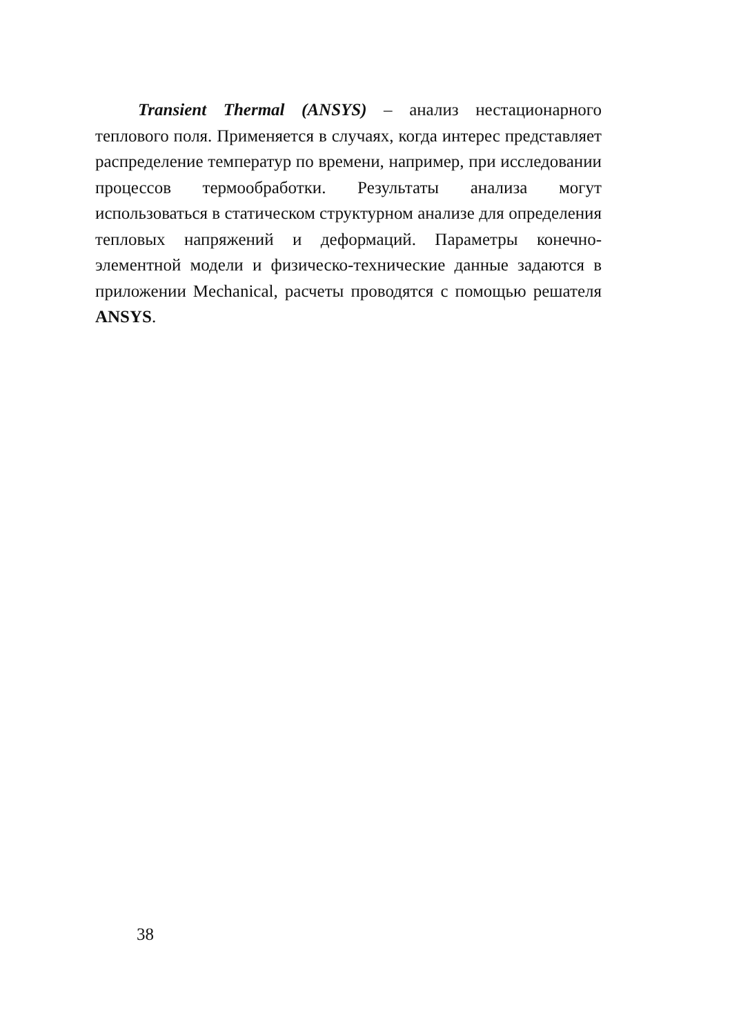Transient Thermal (ANSYS) – анализ нестационарного теплового поля. Применяется в случаях, когда интерес представляет распределение температур по времени, например, при исследовании процессов термообработки. Результаты анализа могут использоваться в статическом структурном анализе для определения тепловых напряжений и деформаций. Параметры конечно-элементной модели и физическо-технические данные задаются в приложении Mechanical, расчеты проводятся с помощью решателя ANSYS.
38